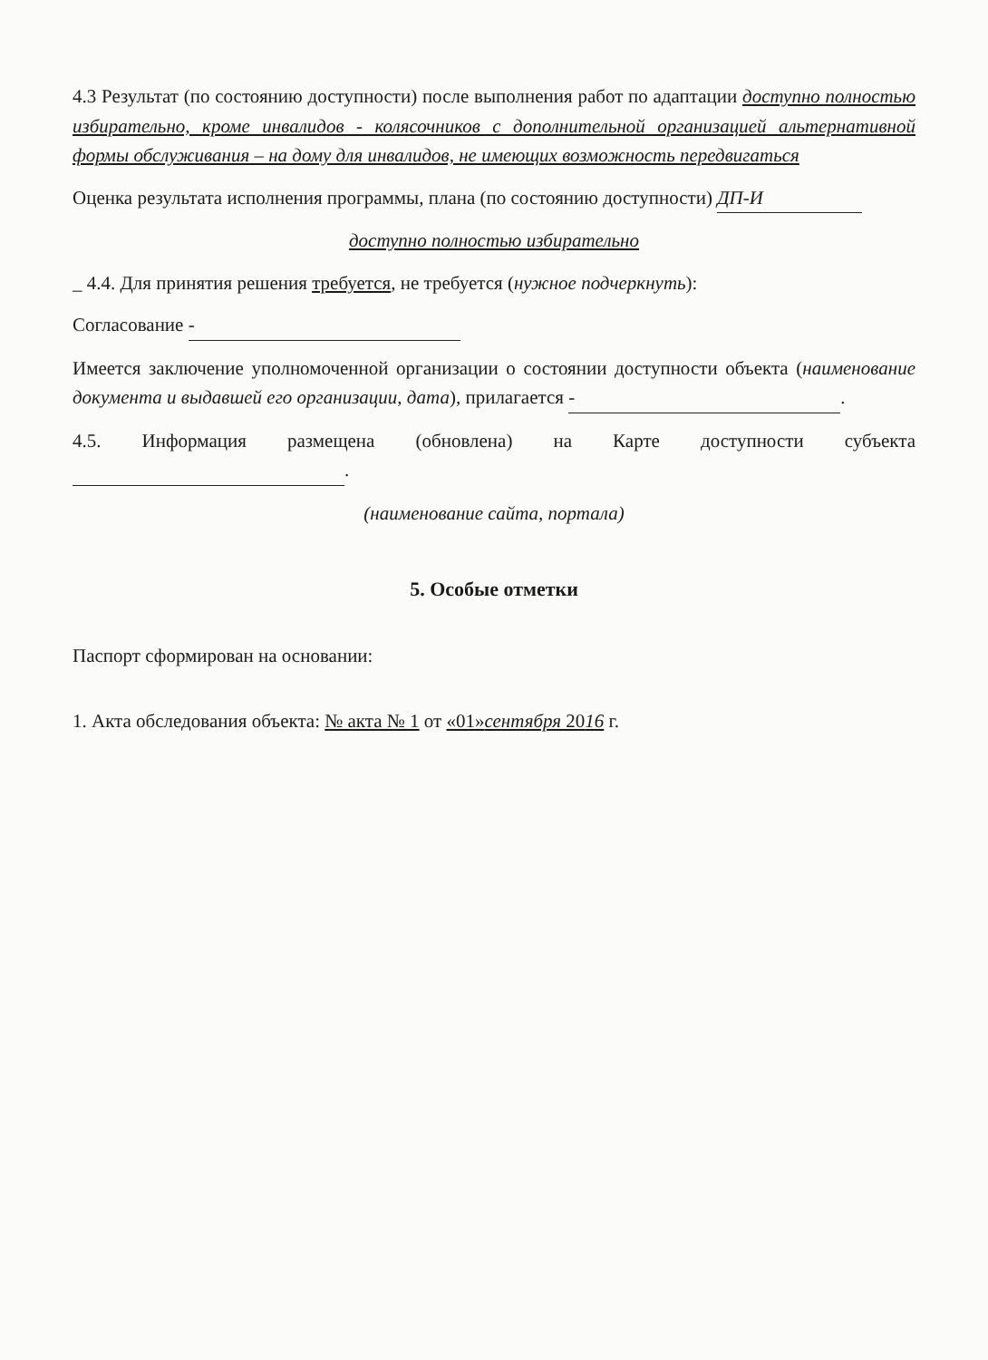4.3 Результат (по состоянию доступности) после выполнения работ по адаптации доступно полностью избирательно, кроме инвалидов - колясочников с дополнительной организацией альтернативной формы обслуживания – на дому для инвалидов, не имеющих возможность передвигаться
Оценка результата исполнения программы, плана (по состоянию доступности) ДП-И
доступно полностью избирательно
_ 4.4. Для принятия решения требуется, не требуется (нужное подчеркнуть):
Согласование -
Имеется заключение уполномоченной организации о состоянии доступности объекта (наименование документа и выдавшей его организации, дата), прилагается -.
4.5. Информация размещена (обновлена) на Карте доступности субъекта .
(наименование сайта, портала)
5. Особые отметки
Паспорт сформирован на основании:
1. Акта обследования объекта: № акта № 1 от «01»сентября 2016 г.